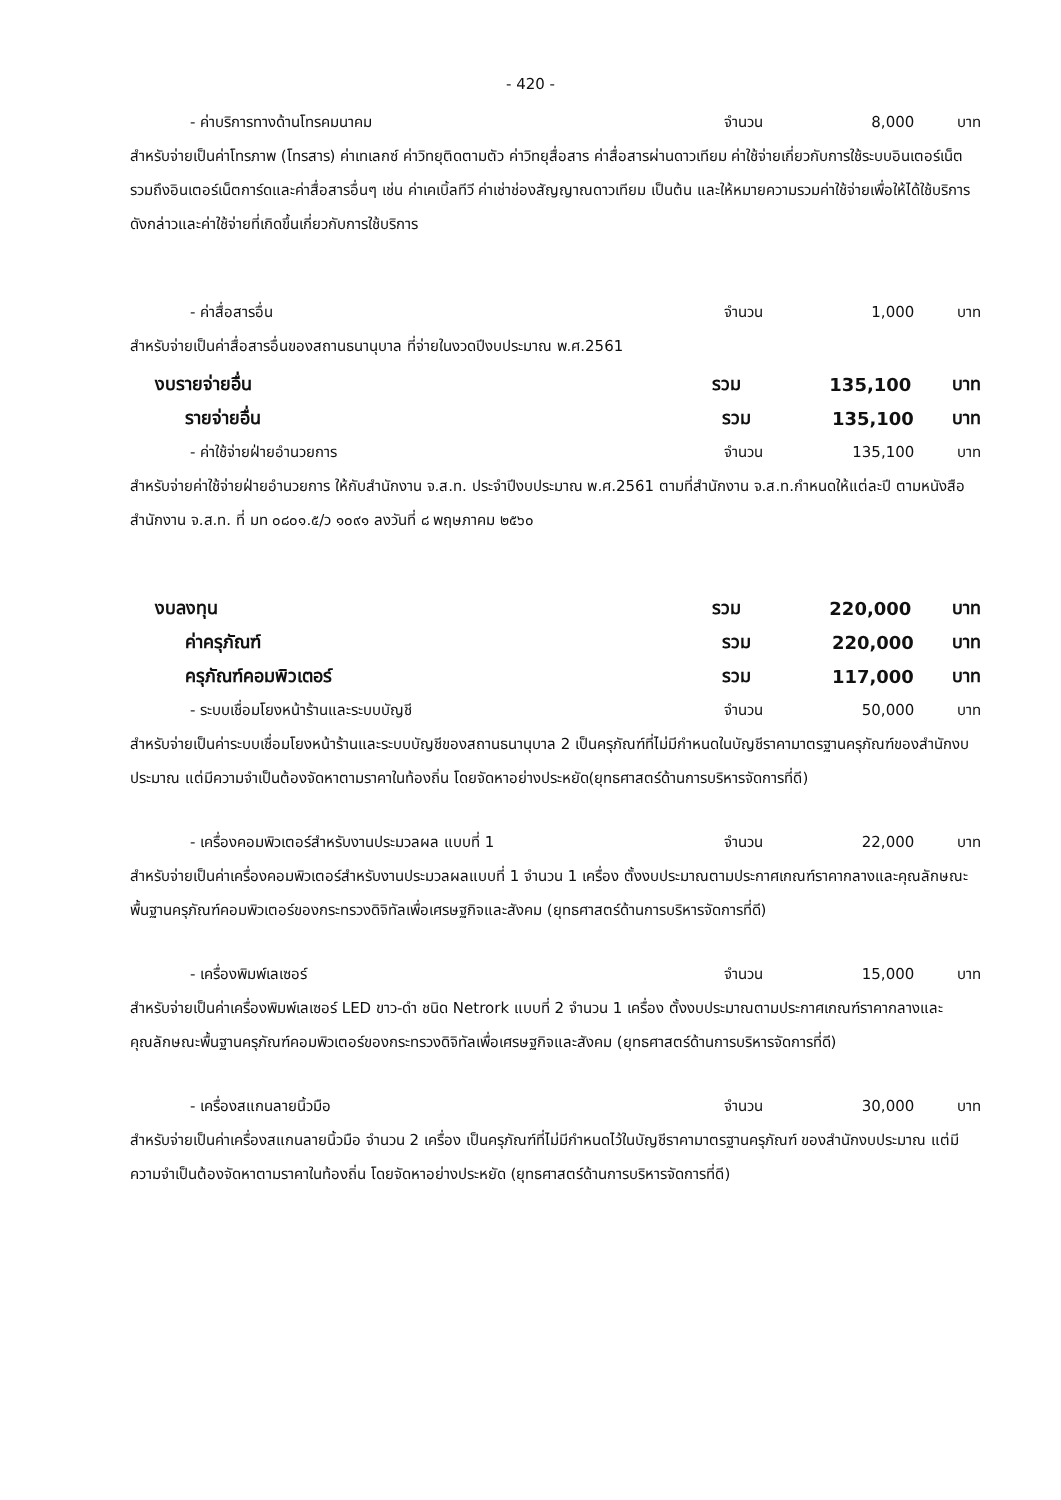- 420 -
- ค่าบริการทางด้านโทรคมนาคม จำนวน 8,000 บาท
สำหรับจ่ายเป็นค่าโทรภาพ (โทรสาร) ค่าเทเลกซ์ ค่าวิทยุติดตามตัว ค่าวิทยุสื่อสาร ค่าสื่อสารผ่านดาวเทียม ค่าใช้จ่ายเกี่ยวกับการใช้ระบบอินเตอร์เน็ต รวมถึงอินเตอร์เน็ตการ์ดและค่าสื่อสารอื่นๆ เช่น ค่าเคเบิ้ลทีวี ค่าเช่าช่องสัญญาณดาวเทียม เป็นต้น และให้หมายความรวมค่าใช้จ่ายเพื่อให้ได้ใช้บริการดังกล่าวและค่าใช้จ่ายที่เกิดขึ้นเกี่ยวกับการใช้บริการ
- ค่าสื่อสารอื่น จำนวน 1,000 บาท
สำหรับจ่ายเป็นค่าสื่อสารอื่นของสถานธนานุบาล ที่จ่ายในงวดปีงบประมาณ พ.ศ.2561
งบรายจ่ายอื่น รวม 135,100 บาท
รายจ่ายอื่น รวม 135,100 บาท
- ค่าใช้จ่ายฝ่ายอำนวยการ จำนวน 135,100 บาท
สำหรับจ่ายค่าใช้จ่ายฝ่ายอำนวยการ ให้กับสำนักงาน จ.ส.ท. ประจำปีงบประมาณ พ.ศ.2561 ตามที่สำนักงาน จ.ส.ท.กำหนดให้แต่ละปี ตามหนังสือสำนักงาน จ.ส.ท. ที่ มท ๐๘๐๑.๕/ว ๑๐๙๑ ลงวันที่ ๘ พฤษภาคม ๒๕๖๐
งบลงทุน รวม 220,000 บาท
ค่าครุภัณฑ์ รวม 220,000 บาท
ครุภัณฑ์คอมพิวเตอร์ รวม 117,000 บาท
- ระบบเชื่อมโยงหน้าร้านและระบบบัญชี จำนวน 50,000 บาท
สำหรับจ่ายเป็นค่าระบบเชื่อมโยงหน้าร้านและระบบบัญชีของสถานธนานุบาล 2 เป็นครุภัณฑ์ที่ไม่มีกำหนดในบัญชีราคามาตรฐานครุภัณฑ์ของสำนักงบประมาณ แต่มีความจำเป็นต้องจัดหาตามราคาในท้องถิ่น โดยจัดหาอย่างประหยัด(ยุทธศาสตร์ด้านการบริหารจัดการที่ดี)
- เครื่องคอมพิวเตอร์สำหรับงานประมวลผล แบบที่ 1 จำนวน 22,000 บาท
สำหรับจ่ายเป็นค่าเครื่องคอมพิวเตอร์สำหรับงานประมวลผลแบบที่ 1 จำนวน 1 เครื่อง ตั้งงบประมาณตามประกาศเกณฑ์ราคากลางและคุณลักษณะพื้นฐานครุภัณฑ์คอมพิวเตอร์ของกระทรวงดิจิทัลเพื่อเศรษฐกิจและสังคม (ยุทธศาสตร์ด้านการบริหารจัดการที่ดี)
- เครื่องพิมพ์เลเซอร์ จำนวน 15,000 บาท
สำหรับจ่ายเป็นค่าเครื่องพิมพ์เลเซอร์ LED ขาว-ดำ ชนิด Netrork แบบที่ 2 จำนวน 1 เครื่อง ตั้งงบประมาณตามประกาศเกณฑ์ราคากลางและคุณลักษณะพื้นฐานครุภัณฑ์คอมพิวเตอร์ของกระทรวงดิจิทัลเพื่อเศรษฐกิจและสังคม (ยุทธศาสตร์ด้านการบริหารจัดการที่ดี)
- เครื่องสแกนลายนิ้วมือ จำนวน 30,000 บาท
สำหรับจ่ายเป็นค่าเครื่องสแกนลายนิ้วมือ จำนวน 2 เครื่อง เป็นครุภัณฑ์ที่ไม่มีกำหนดไว้ในบัญชีราคามาตรฐานครุภัณฑ์ ของสำนักงบประมาณ แต่มีความจำเป็นต้องจัดหาตามราคาในท้องถิ่น โดยจัดหาอย่างประหยัด (ยุทธศาสตร์ด้านการบริหารจัดการที่ดี)